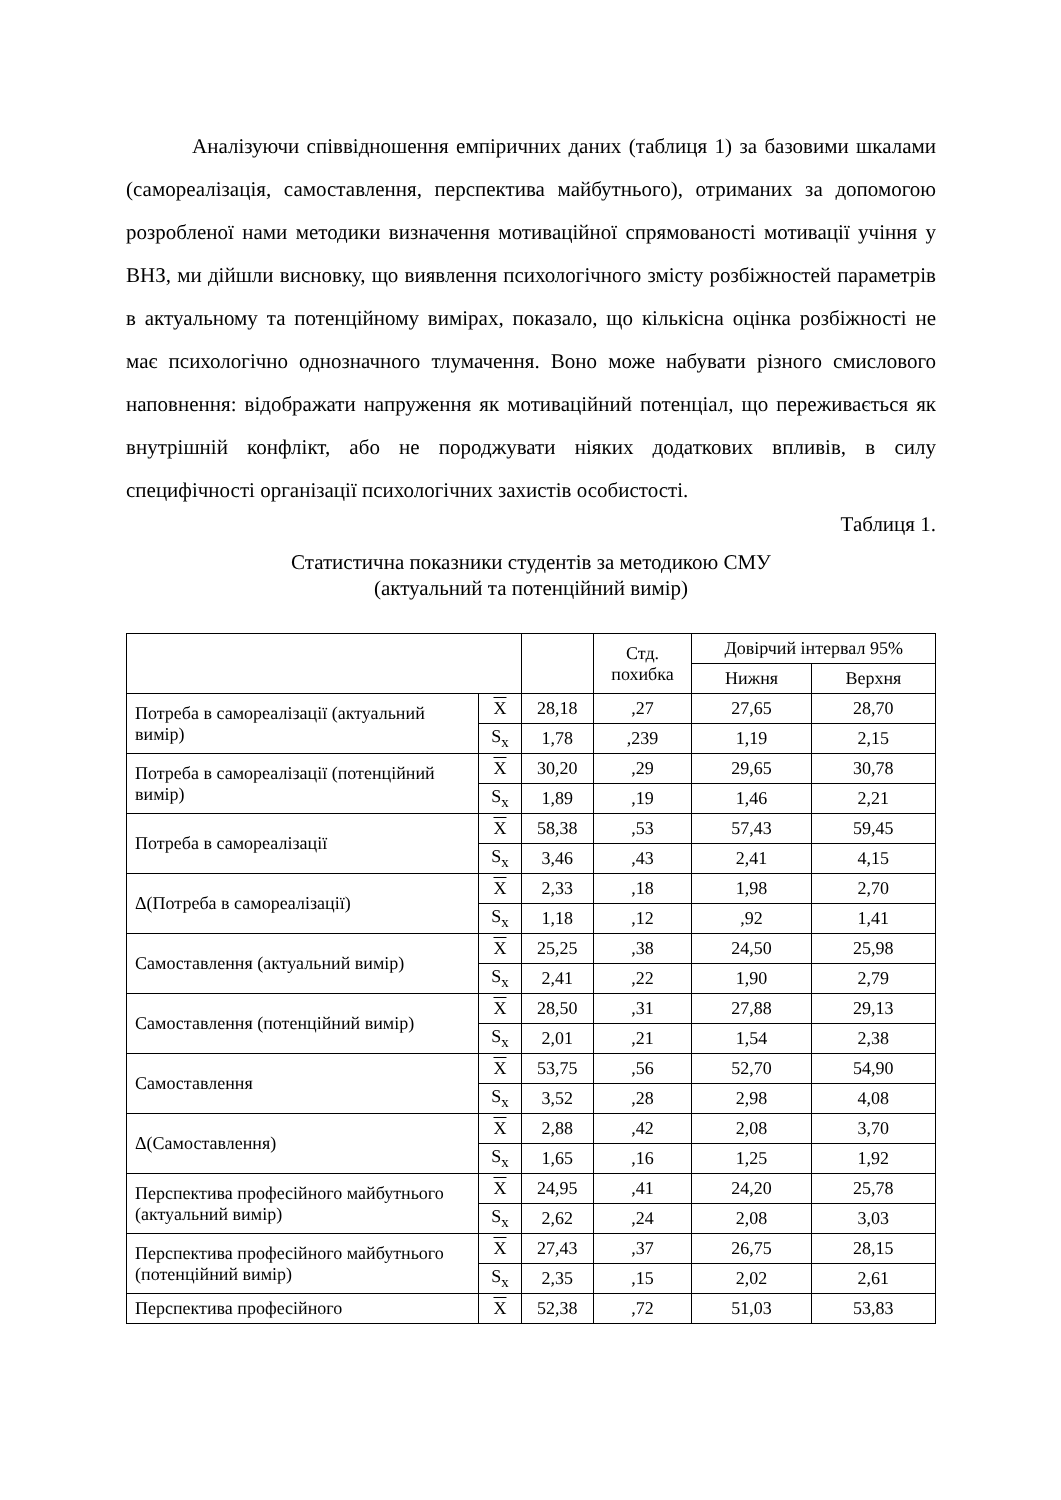Аналізуючи співвідношення емпіричних даних (таблиця 1) за базовими шкалами (самореалізація, самоставлення, перспектива майбутнього), отриманих за допомогою розробленої нами методики визначення мотиваційної спрямованості мотивації учіння у ВНЗ, ми дійшли висновку, що виявлення психологічного змісту розбіжностей параметрів в актуальному та потенційному вимірах, показало, що кількісна оцінка розбіжності не має психологічно однозначного тлумачення. Воно може набувати різного смислового наповнення: відображати напруження як мотиваційний потенціал, що переживається як внутрішній конфлікт, або не породжувати ніяких додаткових впливів, в силу специфічності організації психологічних захистів особистості.
Таблиця 1.
Статистична показники студентів за методикою СМУ
(актуальний та потенційний вимір)
| | | | Стд. похибка | Довірчий інтервал 95% | |
| --- | --- | --- | --- | --- | --- |
| | | | | Нижня | Верхня |
| Потреба в самореалізації (актуальний вимір) | X | 28,18 | ,27 | 27,65 | 28,70 |
| | S<sub>x</sub> | 1,78 | ,239 | 1,19 | 2,15 |
| Потреба в самореалізації (потенційний вимір) | X | 30,20 | ,29 | 29,65 | 30,78 |
| | S<sub>x</sub> | 1,89 | ,19 | 1,46 | 2,21 |
| Потреба в самореалізації | X | 58,38 | ,53 | 57,43 | 59,45 |
| | S<sub>x</sub> | 3,46 | ,43 | 2,41 | 4,15 |
| Δ(Потреба в самореалізації) | X | 2,33 | ,18 | 1,98 | 2,70 |
| | S<sub>x</sub> | 1,18 | ,12 | ,92 | 1,41 |
| Самоставлення (актуальний вимір) | X | 25,25 | ,38 | 24,50 | 25,98 |
| | S<sub>x</sub> | 2,41 | ,22 | 1,90 | 2,79 |
| Самоставлення (потенційний вимір) | X | 28,50 | ,31 | 27,88 | 29,13 |
| | S<sub>x</sub> | 2,01 | ,21 | 1,54 | 2,38 |
| Самоставлення | X | 53,75 | ,56 | 52,70 | 54,90 |
| | S<sub>x</sub> | 3,52 | ,28 | 2,98 | 4,08 |
| Δ(Самоставлення) | X | 2,88 | ,42 | 2,08 | 3,70 |
| | S<sub>x</sub> | 1,65 | ,16 | 1,25 | 1,92 |
| Перспектива професійного майбутнього (актуальний вимір) | X | 24,95 | ,41 | 24,20 | 25,78 |
| | S<sub>x</sub> | 2,62 | ,24 | 2,08 | 3,03 |
| Перспектива професійного майбутнього (потенційний вимір) | X | 27,43 | ,37 | 26,75 | 28,15 |
| | S<sub>x</sub> | 2,35 | ,15 | 2,02 | 2,61 |
| Перспектива професійного | X | 52,38 | ,72 | 51,03 | 53,83 |